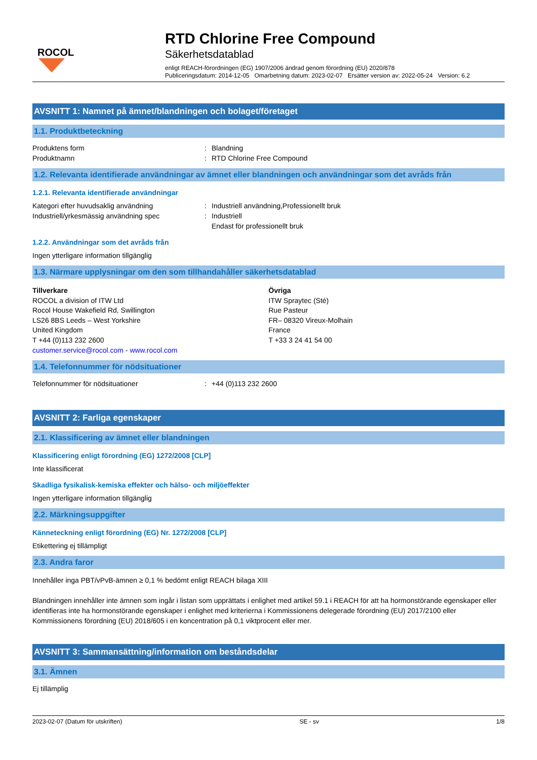ROCOL
RTD Chlorine Free Compound
Säkerhetsdatablad
enligt REACH-förordningen (EG) 1907/2006 ändrad genom förordning (EU) 2020/878
Publiceringsdatum: 2014-12-05 Omarbetning datum: 2023-02-07 Ersätter version av: 2022-05-24 Version: 6.2
AVSNITT 1: Namnet på ämnet/blandningen och bolaget/företaget
1.1. Produktbeteckning
Produktens form: Blandning
Produktnamn: RTD Chlorine Free Compound
1.2. Relevanta identifierade användningar av ämnet eller blandningen och användningar som det avråds från
1.2.1. Relevanta identifierade användningar
Kategori efter huvudsaklig användning: Industriell användning,Professionellt bruk
Industriell/yrkesmässig användning spec: Industriell
Endast för professionellt bruk
1.2.2. Användningar som det avråds från
Ingen ytterligare information tillgänglig
1.3. Närmare upplysningar om den som tillhandahåller säkerhetsdatablad
Tillverkare
ROCOL a division of ITW Ltd
Rocol House Wakefield Rd, Swillington
LS26 8BS Leeds – West Yorkshire
United Kingdom
T +44 (0)113 232 2600
customer.service@rocol.com - www.rocol.com
Övriga
ITW Spraytec (Sté)
Rue Pasteur
FR– 08320 Vireux-Molhain
France
T +33 3 24 41 54 00
1.4. Telefonnummer för nödsituationer
Telefonnummer för nödsituationer: +44 (0)113 232 2600
AVSNITT 2: Farliga egenskaper
2.1. Klassificering av ämnet eller blandningen
Klassificering enligt förordning (EG) 1272/2008 [CLP]
Inte klassificerat
Skadliga fysikalisk-kemiska effekter och hälso- och miljöeffekter
Ingen ytterligare information tillgänglig
2.2. Märkningsuppgifter
Känneteckning enligt förordning (EG) Nr. 1272/2008 [CLP]
Etikettering ej tillämpligt
2.3. Andra faror
Innehåller inga PBT/vPvB-ämnen ≥ 0,1 % bedömt enligt REACH bilaga XIII
Blandningen innehåller inte ämnen som ingår i listan som upprättats i enlighet med artikel 59.1 i REACH för att ha hormonstörande egenskaper eller identifieras inte ha hormonstörande egenskaper i enlighet med kriterierna i Kommissionens delegerade förordning (EU) 2017/2100 eller Kommissionens förordning (EU) 2018/605 i en koncentration på 0,1 viktprocent eller mer.
AVSNITT 3: Sammansättning/information om beståndsdelar
3.1. Ämnen
Ej tillämplig
2023-02-07 (Datum för utskriften) SE - sv 1/8